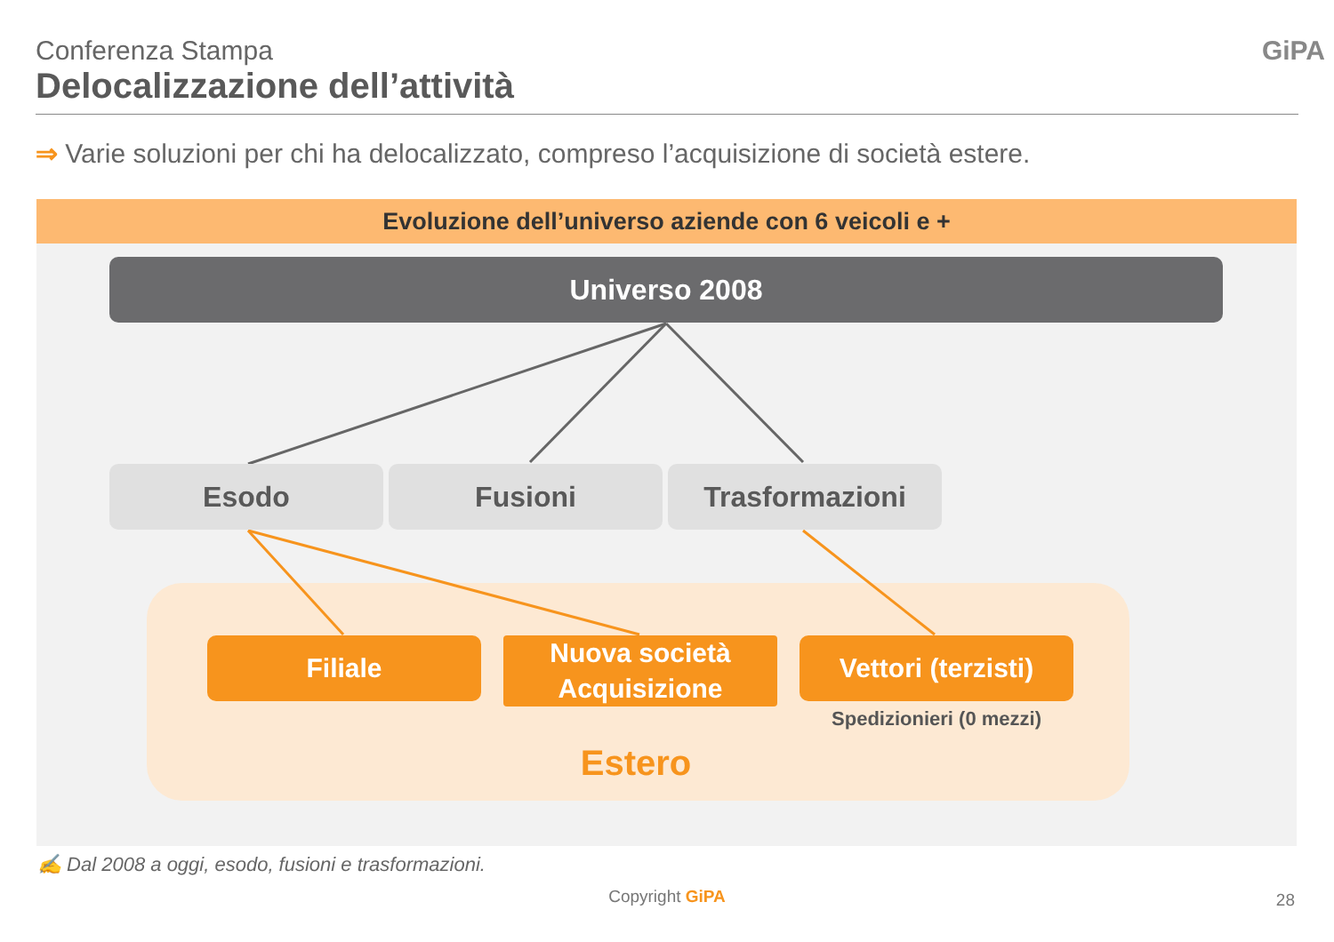Conferenza Stampa
Delocalizzazione dell’attività
GiPA
⇒ Varie soluzioni per chi ha delocalizzato, compreso l’acquisizione di società estere.
Evoluzione dell’universo aziende con 6 veicoli e +
Universo 2008
Esodo Fusioni Trasformazioni
Filiale
Nuova società
Acquisizione
Vettori (terzisti)
Spedizionieri (0 mezzi)
Estero
✍ Dal 2008 a oggi, esodo, fusioni e trasformazioni.
Copyright GiPA 28